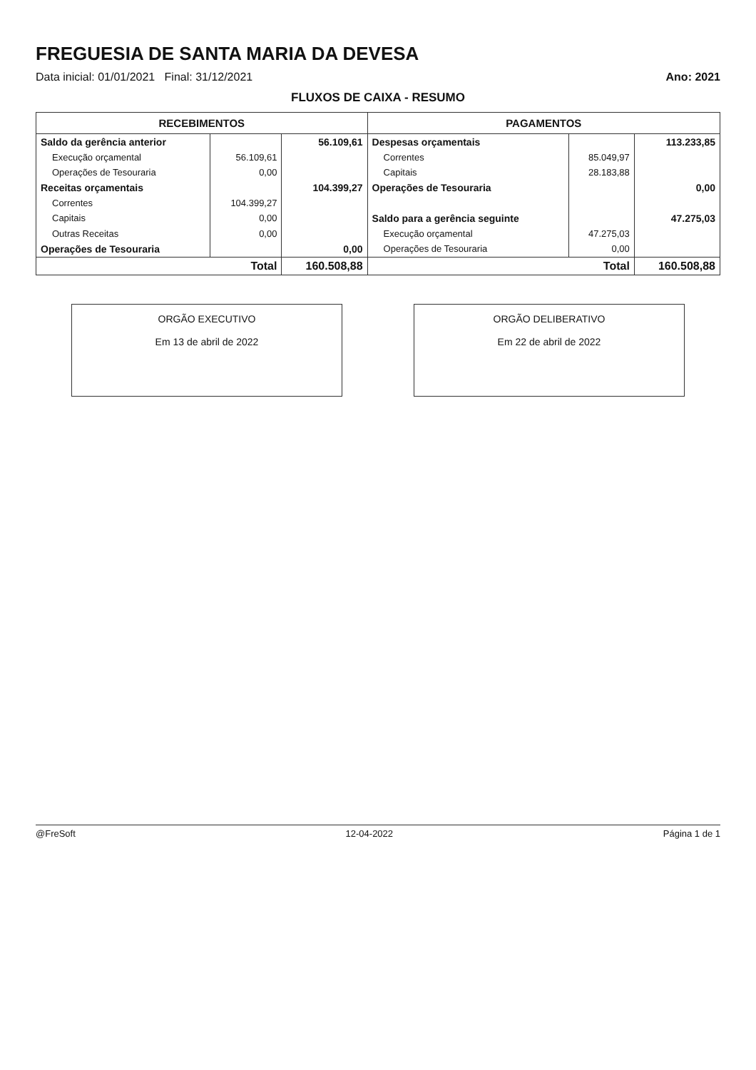FREGUESIA DE SANTA MARIA DA DEVESA
Data inicial: 01/01/2021 Final: 31/12/2021 Ano: 2021
FLUXOS DE CAIXA - RESUMO
| RECEBIMENTOS | | | PAGAMENTOS | | |
| --- | --- | --- | --- | --- | --- |
| Saldo da gerência anterior | | 56.109,61 | Despesas orçamentais | | 113.233,85 |
| Execução orçamental | 56.109,61 | | Correntes | 85.049,97 | |
| Operações de Tesouraria | 0,00 | | Capitais | 28.183,88 | |
| Receitas orçamentais | | 104.399,27 | Operações de Tesouraria | | 0,00 |
| Correntes | 104.399,27 | | | | |
| Capitais | 0,00 | | Saldo para a gerência seguinte | | 47.275,03 |
| Outras Receitas | 0,00 | | Execução orçamental | 47.275,03 | |
| Operações de Tesouraria | | 0,00 | Operações de Tesouraria | 0,00 | |
| Total | | 160.508,88 | Total | | 160.508,88 |
ORGÃO EXECUTIVO
Em 13 de abril de 2022
ORGÃO DELIBERATIVO
Em 22 de abril de 2022
@FreSoft 12-04-2022 Página 1 de 1